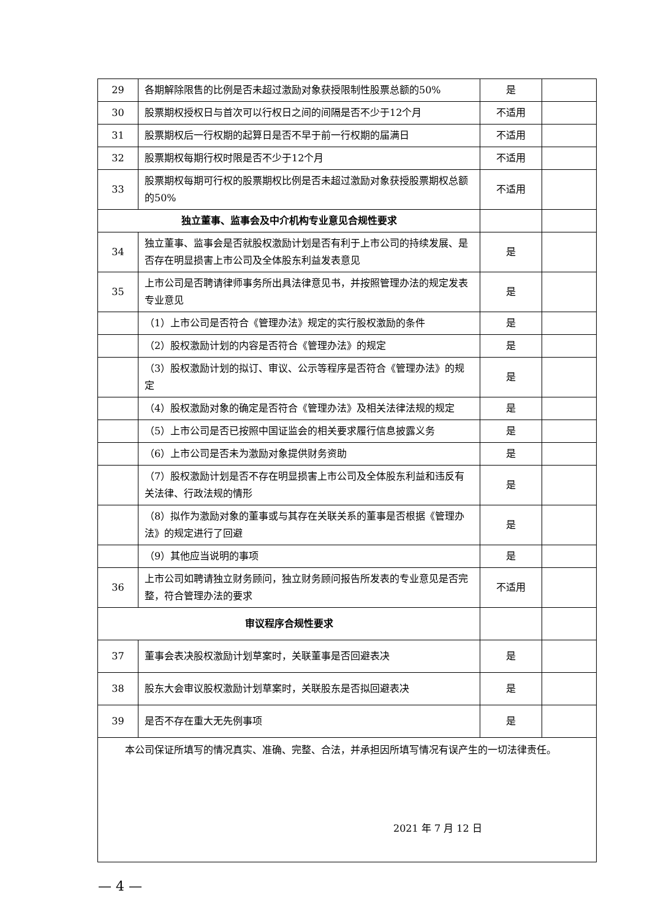| 29 | 各期解除限售的比例是否未超过激励对象获授限制性股票总额的50% | 是 | |
| 30 | 股票期权授权日与首次可以行权日之间的间隔是否不少于12个月 | 不适用 | |
| 31 | 股票期权后一行权期的起算日是否不早于前一行权期的届满日 | 不适用 | |
| 32 | 股票期权每期行权时限是否不少于12个月 | 不适用 | |
| 33 | 股票期权每期可行权的股票期权比例是否未超过激励对象获授股票期权总额的50% | 不适用 | |
| 独立董事、监事会及中介机构专业意见合规性要求 | | | |
| 34 | 独立董事、监事会是否就股权激励计划是否有利于上市公司的持续发展、是否存在明显损害上市公司及全体股东利益发表意见 | 是 | |
| 35 | 上市公司是否聘请律师事务所出具法律意见书，并按照管理办法的规定发表专业意见 | 是 | |
| | （1）上市公司是否符合《管理办法》规定的实行股权激励的条件 | 是 | |
| | （2）股权激励计划的内容是否符合《管理办法》的规定 | 是 | |
| | （3）股权激励计划的拟订、审议、公示等程序是否符合《管理办法》的规定 | 是 | |
| | （4）股权激励对象的确定是否符合《管理办法》及相关法律法规的规定 | 是 | |
| | （5）上市公司是否已按照中国证监会的相关要求履行信息披露义务 | 是 | |
| | （6）上市公司是否未为激励对象提供财务资助 | 是 | |
| | （7）股权激励计划是否不存在明显损害上市公司及全体股东利益和违反有关法律、行政法规的情形 | 是 | |
| | （8）拟作为激励对象的董事或与其存在关联关系的董事是否根据《管理办法》的规定进行了回避 | 是 | |
| | （9）其他应当说明的事项 | 是 | |
| 36 | 上市公司如聘请独立财务顾问，独立财务顾问报告所发表的专业意见是否完整，符合管理办法的要求 | 不适用 | |
| 审议程序合规性要求 | | | |
| 37 | 董事会表决股权激励计划草案时，关联董事是否回避表决 | 是 | |
| 38 | 股东大会审议股权激励计划草案时，关联股东是否拟回避表决 | 是 | |
| 39 | 是否不存在重大无先例事项 | 是 | |
| 本公司保证所填写的情况真实、准确、完整、合法，并承担因所填写情况有误产生的一切法律责任。 2021 年 7 月 12 日 | | | |
— 4 —